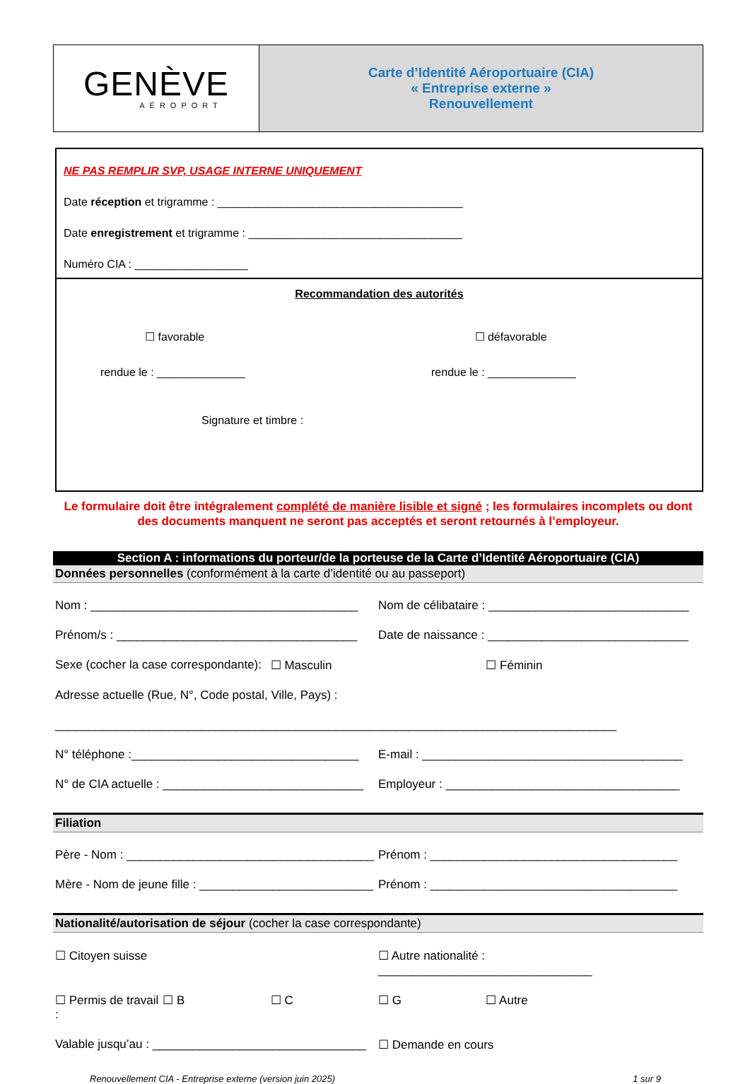GENÈVE
AÉROPORT
Carte d’Identité Aéroportuaire (CIA)
« Entreprise externe »
Renouvellement
NE PAS REMPLIR SVP, USAGE INTERNE UNIQUEMENT
Date réception et trigramme : _______________________________________
Date enregistrement et trigramme : __________________________________
Numéro CIA : __________________
Recommandation des autorités
☐ favorable ☐ défavorable
rendue le : ______________ rendue le : ______________
Signature et timbre :
Le formulaire doit être intégralement complété de manière lisible et signé ; les formulaires incomplets ou dont des documents manquent ne seront pas acceptés et seront retournés à l’employeur.
Section A : informations du porteur/de la porteuse de la Carte d’Identité Aéroportuaire (CIA)
Données personnelles (conformément à la carte d’identité ou au passeport)
Nom : ________________________________________ Nom de célibataire : ______________________________
Prénom/s : ____________________________________ Date de naissance : ______________________________
Sexe (cocher la case correspondante): ☐ Masculin ☐ Féminin
Adresse actuelle (Rue, N°, Code postal, Ville, Pays) :
____________________________________________________________________________________
N° téléphone :__________________________________ E-mail : _______________________________________
N° de CIA actuelle : ______________________________ Employeur : ___________________________________
Filiation
Père - Nom : _____________________________________ Prénom : _____________________________________
Mère - Nom de jeune fille : __________________________ Prénom : _____________________________________
Nationalité/autorisation de séjour (cocher la case correspondante)
☐ Citoyen suisse ☐ Autre nationalité : ________________________________
☐ Permis de travail : ☐ B ☐ C ☐ G ☐ Autre
Valable jusqu’au : ________________________________ ☐ Demande en cours
Renouvellement CIA - Entreprise externe (version juin 2025) 1 sur 9